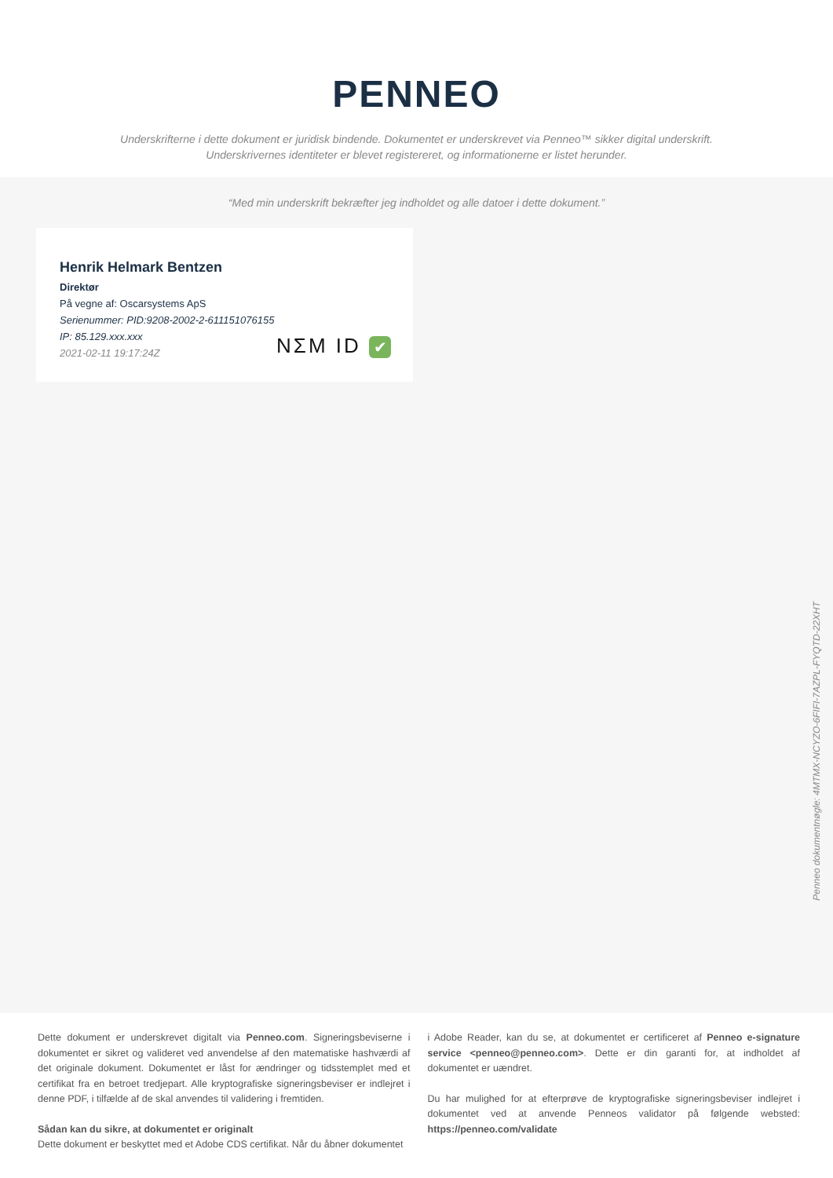PENNEO
Underskrifterne i dette dokument er juridisk bindende. Dokumentet er underskrevet via Penneo™ sikker digital underskrift.
Underskrivernes identiteter er blevet registereret, og informationerne er listet herunder.
“Med min underskrift bekræfter jeg indholdet og alle datoer i dette dokument.”
Henrik Helmark Bentzen
Direktør
På vegne af: Oscarsystems ApS
Serienummer: PID:9208-2002-2-611151076155
IP: 85.129.xxx.xxx
2021-02-11 19:17:24Z
NΣM ID ✔
Penneo dokumentnøgle: 4MTMX-NCYZO-6FIFI-7AZPL-FYQTD-22XHT
Dette dokument er underskrevet digitalt via Penneo.com. Signeringsbeviserne i dokumentet er sikret og valideret ved anvendelse af den matematiske hashværdi af det originale dokument. Dokumentet er låst for ændringer og tidsstemplet med et certifikat fra en betroet tredjepart. Alle kryptografiske signeringsbeviser er indlejret i denne PDF, i tilfælde af de skal anvendes til validering i fremtiden.
Sådan kan du sikre, at dokumentet er originalt
Dette dokument er beskyttet med et Adobe CDS certifikat. Når du åbner dokumentet
i Adobe Reader, kan du se, at dokumentet er certificeret af Penneo e-signature service <penneo@penneo.com>. Dette er din garanti for, at indholdet af dokumentet er uændret.
Du har mulighed for at efterprøve de kryptografiske signeringsbeviser indlejret i dokumentet ved at anvende Penneos validator på følgende websted: https://penneo.com/validate